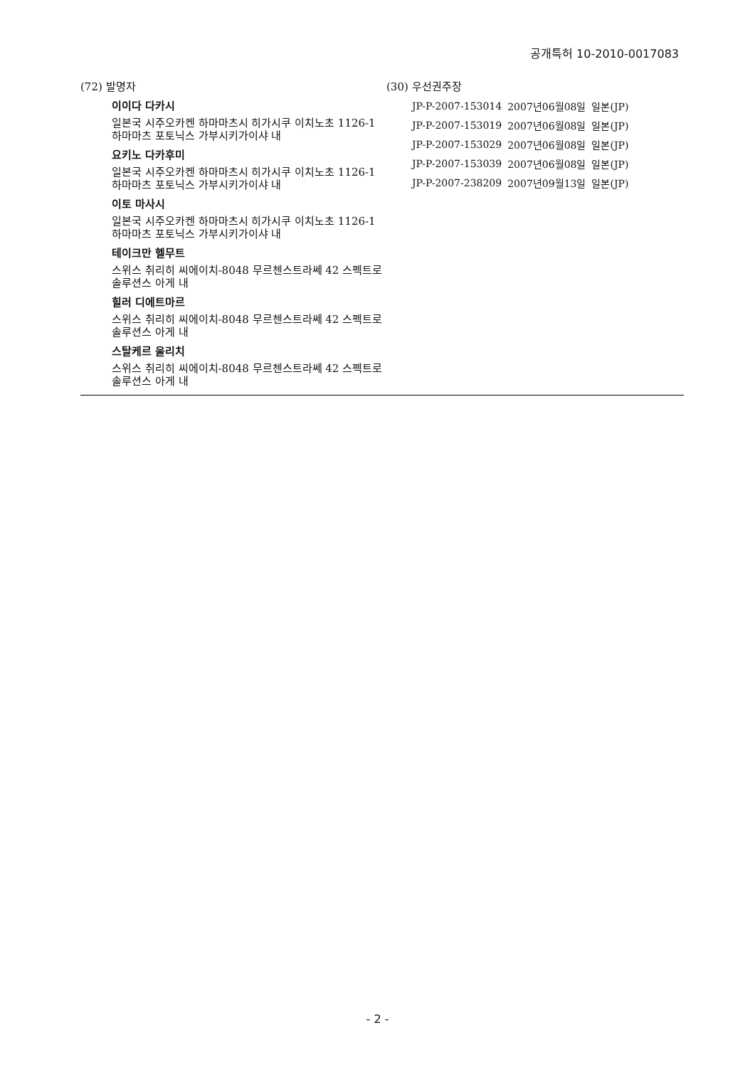공개특허 10-2010-0017083
(72) 발명자
이이다 다카시
일본국 시주오카켄 하마마츠시 히가시쿠 이치노초 1126-1 하마마츠 포토닉스 가부시키가이샤 내
요키노 다카후미
일본국 시주오카켄 하마마츠시 히가시쿠 이치노초 1126-1 하마마츠 포토닉스 가부시키가이샤 내
이토 마사시
일본국 시주오카켄 하마마츠시 히가시쿠 이치노초 1126-1 하마마츠 포토닉스 가부시키가이샤 내
테이크만 헬무트
스위스 취리히 씨에이치-8048 무르첸스트라쎄 42 스펙트로 솔루션스 아게 내
힐러 디에트마르
스위스 취리히 씨에이치-8048 무르첸스트라쎄 42 스펙트로 솔루션스 아게 내
스탈케르 울리치
스위스 취리히 씨에이치-8048 무르첸스트라쎄 42 스펙트로 솔루션스 아게 내
(30) 우선권주장
| JP-P-2007-153014 | 2007년06월08일 | 일본(JP) |
| JP-P-2007-153019 | 2007년06월08일 | 일본(JP) |
| JP-P-2007-153029 | 2007년06월08일 | 일본(JP) |
| JP-P-2007-153039 | 2007년06월08일 | 일본(JP) |
| JP-P-2007-238209 | 2007년09월13일 | 일본(JP) |
- 2 -